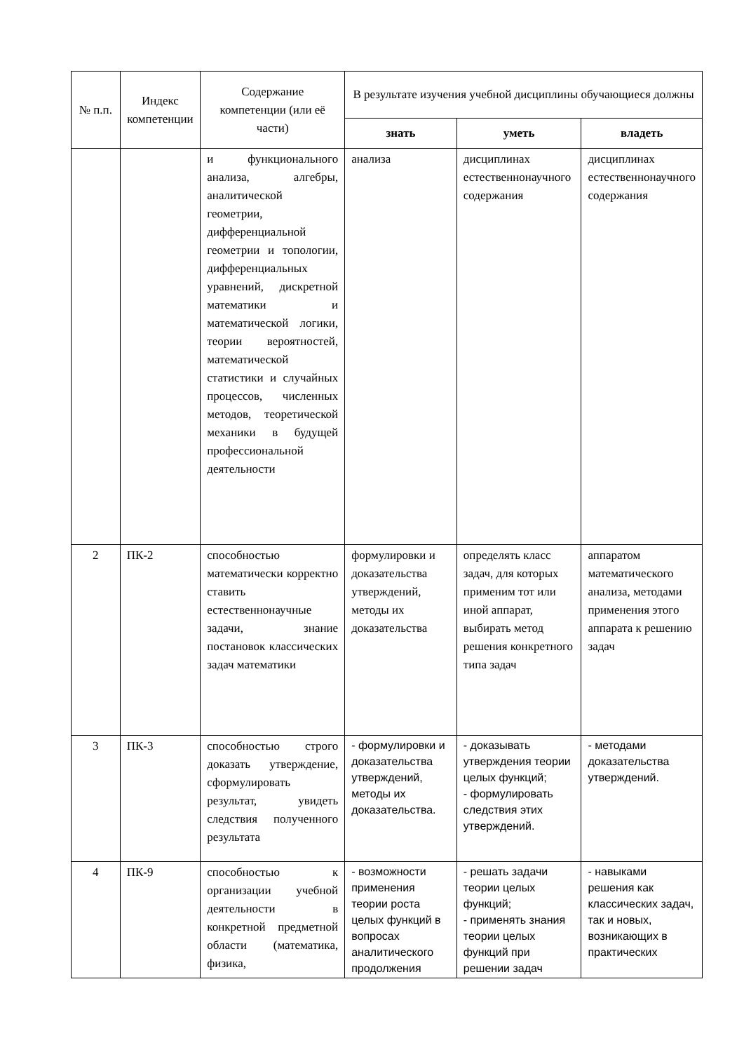| № п.п. | Индекс компетенции | Содержание компетенции (или её части) | В результате изучения учебной дисциплины обучающиеся должны | | |
| --- | --- | --- | --- | --- | --- |
| | | | знать | уметь | владеть |
| | | и функционального анализа, алгебры, аналитической геометрии, дифференциальной геометрии и топологии, дифференциальных уравнений, дискретной математики и математической логики, теории вероятностей, математической статистики и случайных процессов, численных методов, теоретической механики в будущей профессиональной деятельности | анализа | дисциплинах естественнонаучного содержания | дисциплинах естественнонаучного содержания |
| 2 | ПК-2 | способностью математически корректно ставить естественнонаучные задачи, знание постановок классических задач математики | формулировки и доказательства утверждений, методы их доказательства | определять класс задач, для которых применим тот или иной аппарат, выбирать метод решения конкретного типа задач | аппаратом математического анализа, методами применения этого аппарата к решению задач |
| 3 | ПК-3 | способностью строго доказать утверждение, сформулировать результат, увидеть следствия полученного результата | - формулировки и доказательства утверждений, методы их доказательства. | - доказывать утверждения теории целых функций; - формулировать следствия этих утверждений. | - методами доказательства утверждений. |
| 4 | ПК-9 | способностью к организации учебной деятельности в конкретной предметной области (математика, физика, | - возможности применения теории роста целых функций в вопросах аналитического продолжения | - решать задачи теории целых функций; - применять знания теории целых функций при решении задач | - навыками решения как классических задач, так и новых, возникающих в практических |